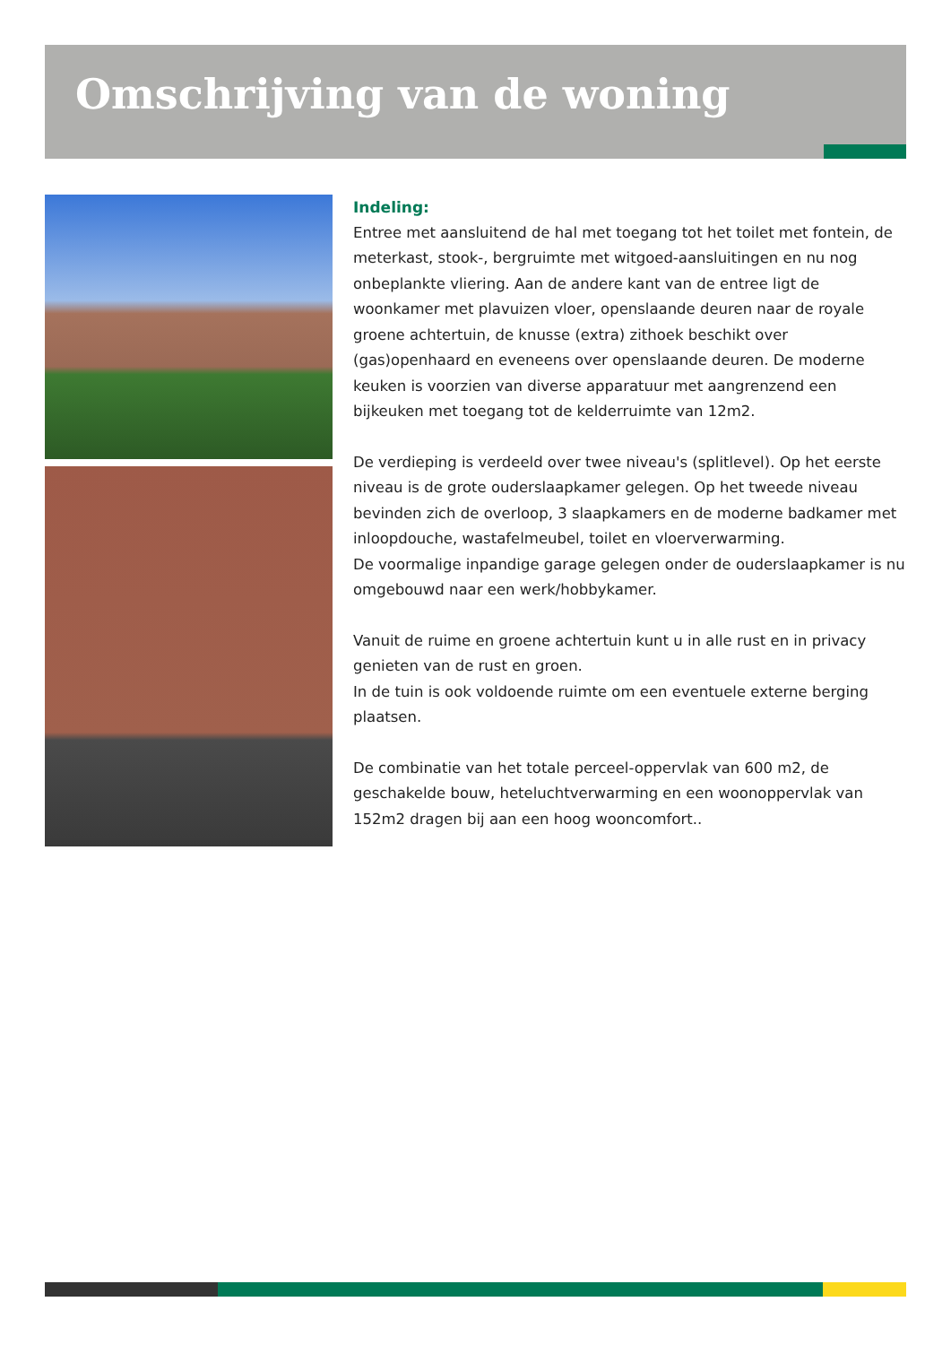Omschrijving van de woning
Indeling:
Entree met aansluitend de hal met toegang tot het toilet met fontein, de meterkast, stook-, bergruimte met witgoed-aansluitingen en nu nog onbeplankte vliering. Aan de andere kant van de entree ligt de woonkamer met plavuizen vloer, openslaande deuren naar de royale groene achtertuin, de knusse (extra) zithoek beschikt over (gas)openhaard en eveneens over openslaande deuren. De moderne keuken is voorzien van diverse apparatuur met aangrenzend een bijkeuken met toegang tot de kelderruimte van 12m2.
De verdieping is verdeeld over twee niveau's (splitlevel). Op het eerste niveau is de grote ouderslaapkamer gelegen. Op het tweede niveau bevinden zich de overloop, 3 slaapkamers en de moderne badkamer met inloopdouche, wastafelmeubel, toilet en vloerverwarming.
De voormalige inpandige garage gelegen onder de ouderslaapkamer is nu omgebouwd naar een werk/hobbykamer.
Vanuit de ruime en groene achtertuin kunt u in alle rust en in privacy genieten van de rust en groen.
In de tuin is ook voldoende ruimte om een eventuele externe berging plaatsen.
De combinatie van het totale perceel-oppervlak van 600 m2, de geschakelde bouw, heteluchtverwarming en een woonoppervlak van 152m2 dragen bij aan een hoog wooncomfort..